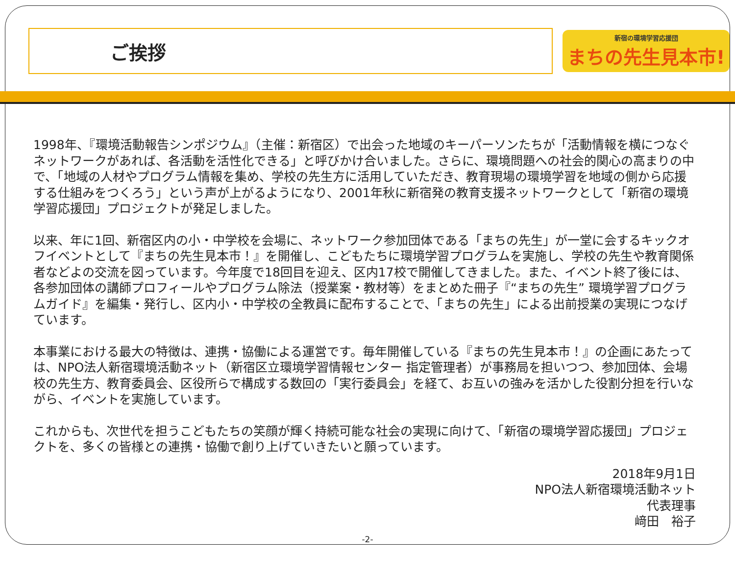ご挨拶
新宿の環境学習応援団
まちの先生見本市!
1998年、『環境活動報告シンポジウム』（主催：新宿区）で出会った地域のキーパーソンたちが「活動情報を横につなぐネットワークがあれば、各活動を活性化できる」と呼びかけ合いました。さらに、環境問題への社会的関心の高まりの中で、「地域の人材やプログラム情報を集め、学校の先生方に活用していただき、教育現場の環境学習を地域の側から応援する仕組みをつくろう」という声が上がるようになり、2001年秋に新宿発の教育支援ネットワークとして「新宿の環境学習応援団」プロジェクトが発足しました。
以来、年に1回、新宿区内の小・中学校を会場に、ネットワーク参加団体である「まちの先生」が一堂に会するキックオフイベントとして『まちの先生見本市！』を開催し、こどもたちに環境学習プログラムを実施し、学校の先生や教育関係者などよの交流を図っています。今年度で18回目を迎え、区内17校で開催してきました。また、イベント終了後には、各参加団体の講師プロフィールやプログラム除法（授業案・教材等）をまとめた冊子『“まちの先生” 環境学習プログラムガイド』を編集・発行し、区内小・中学校の全教員に配布することで、「まちの先生」による出前授業の実現につなげています。
本事業における最大の特徴は、連携・協働による運営です。毎年開催している『まちの先生見本市！』の企画にあたっては、NPO法人新宿環境活動ネット（新宿区立環境学習情報センター 指定管理者）が事務局を担いつつ、参加団体、会場校の先生方、教育委員会、区役所らで構成する数回の「実行委員会」を経て、お互いの強みを活かした役割分担を行いながら、イベントを実施しています。
これからも、次世代を担うこどもたちの笑顔が輝く持続可能な社会の実現に向けて、「新宿の環境学習応援団」プロジェクトを、多くの皆様との連携・協働で創り上げていきたいと願っています。
2018年9月1日
NPO法人新宿環境活動ネット
代表理事
﨑田　裕子
-2-